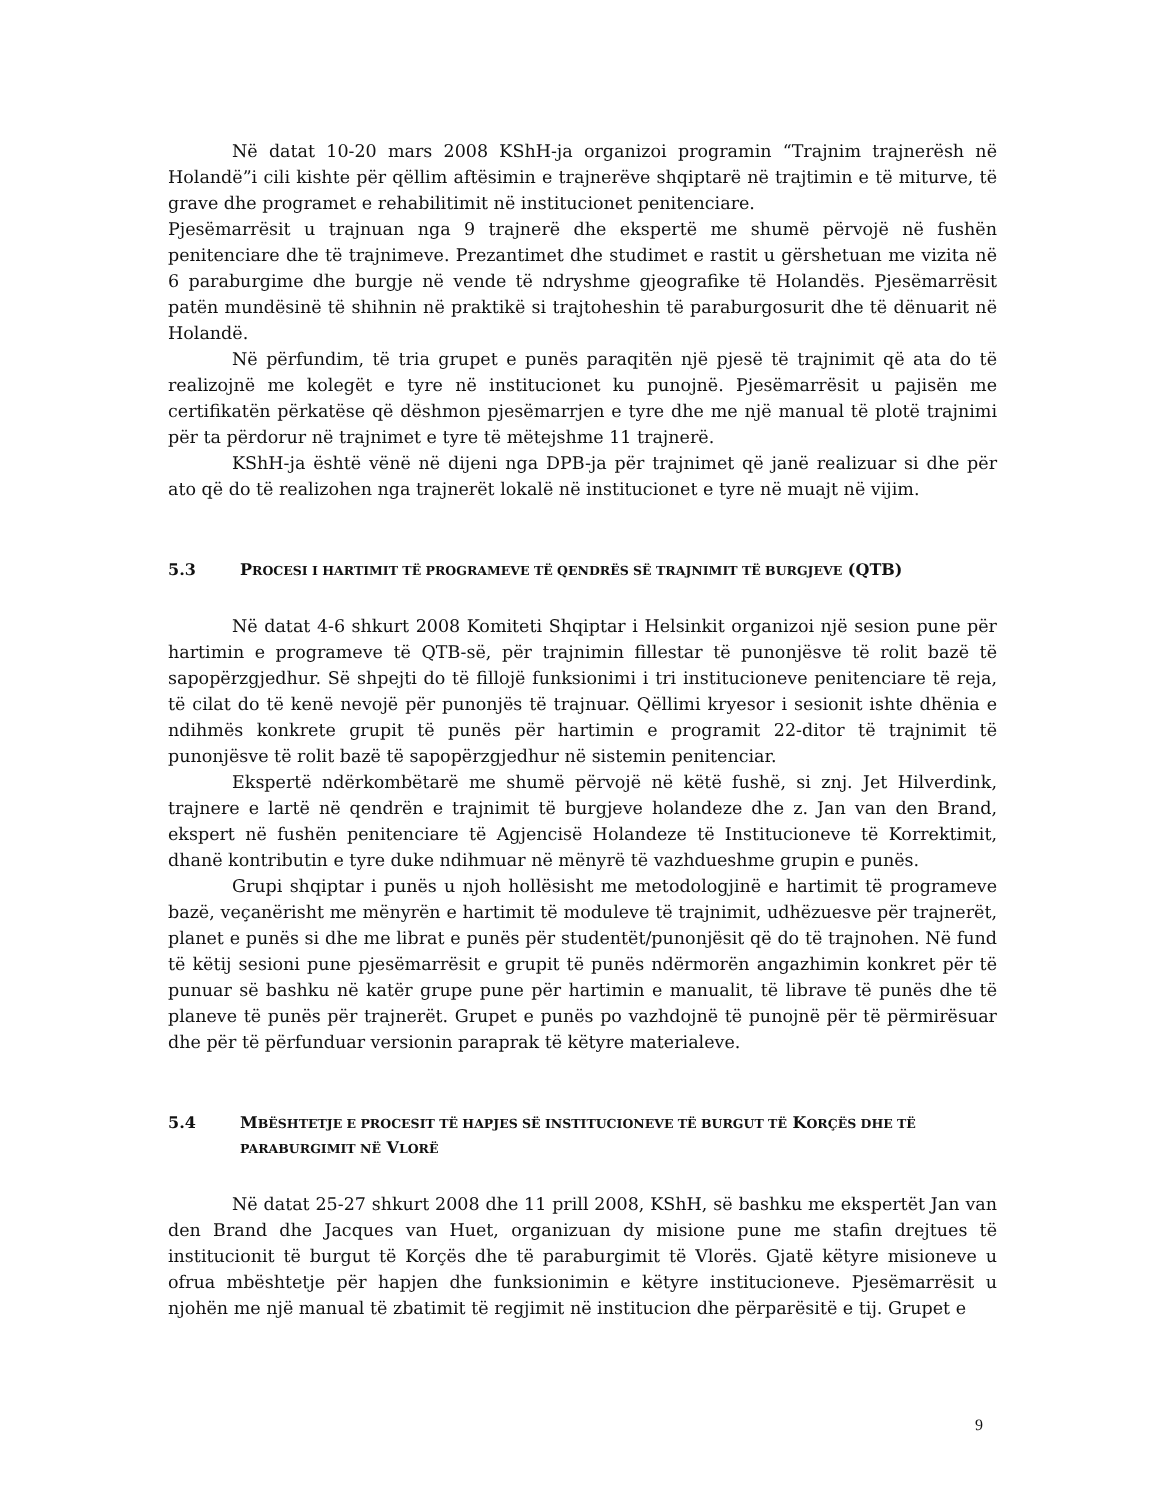Në datat 10-20 mars 2008 KShH-ja organizoi programin “Trajnim trajnerësh në Holandë”i cili kishte për qëllim aftësimin e trajnerëve shqiptarë në trajtimin e të miturve, të grave dhe programet e rehabilitimit në institucionet penitenciare.
Pjesëmarrësit u trajnuan nga 9 trajnerë dhe ekspertë me shumë përvojë në fushën penitenciare dhe të trajnimeve. Prezantimet dhe studimet e rastit u gërshetuan me vizita në 6 paraburgime dhe burgje në vende të ndryshme gjeografike të Holandës. Pjesëmarrësit patën mundësinë të shihnin në praktikë si trajtoheshin të paraburgosurit dhe të dënuarit në Holandë.
Në përfundim, të tria grupet e punës paraqitën një pjesë të trajnimit që ata do të realizojnë me kolegët e tyre në institucionet ku punojnë. Pjesëmarrësit u pajisën me certifikatën përkatëse që dëshmon pjesëmarrjen e tyre dhe me një manual të plotë trajnimi për ta përdorur në trajnimet e tyre të mëtejshme 11 trajnerë.
KShH-ja është vënë në dijeni nga DPB-ja për trajnimet që janë realizuar si dhe për ato që do të realizohen nga trajnerët lokalë në institucionet e tyre në muajt në vijim.
5.3 PROCESI I HARTIMIT TË PROGRAMEVE TË QENDRËS SË TRAJNIMIT TË BURGJEVE (QTB)
Në datat 4-6 shkurt 2008 Komiteti Shqiptar i Helsinkit organizoi një sesion pune për hartimin e programeve të QTB-së, për trajnimin fillestar të punonjësve të rolit bazë të sapopërzgjedhur. Së shpejti do të fillojë funksionimi i tri institucioneve penitenciare të reja, të cilat do të kenë nevojë për punonjës të trajnuar. Qëllimi kryesor i sesionit ishte dhënia e ndihmës konkrete grupit të punës për hartimin e programit 22-ditor të trajnimit të punonjësve të rolit bazë të sapopërzgjedhur në sistemin penitenciar.
Ekspertë ndërkombëtarë me shumë përvojë në këtë fushë, si znj. Jet Hilverdink, trajnere e lartë në qendrën e trajnimit të burgjeve holandeze dhe z. Jan van den Brand, ekspert në fushën penitenciare të Agjencisë Holandeze të Institucioneve të Korrektimit, dhanë kontributin e tyre duke ndihmuar në mënyrë të vazhdueshme grupin e punës.
Grupi shqiptar i punës u njoh hollësisht me metodologjinë e hartimit të programeve bazë, veçanërisht me mënyrën e hartimit të moduleve të trajnimit, udhëzuesve për trajnerët, planet e punës si dhe me librat e punës për studentët/punonjësit që do të trajnohen. Në fund të këtij sesioni pune pjesëmarrësit e grupit të punës ndërmorën angazhimin konkret për të punuar së bashku në katër grupe pune për hartimin e manualit, të librave të punës dhe të planeve të punës për trajnerët. Grupet e punës po vazhdojnë të punojnë për të përmirësuar dhe për të përfunduar versionin paraprak të këtyre materialeve.
5.4 MBËSHTETJE E PROCESIT TË HAPJES SË INSTITUCIONEVE TË BURGUT TË KORÇËS DHE TË PARABURGIMIT NË VLORË
Në datat 25-27 shkurt 2008 dhe 11 prill 2008, KShH, së bashku me ekspertët Jan van den Brand dhe Jacques van Huet, organizuan dy misione pune me stafin drejtues të institucionit të burgut të Korçës dhe të paraburgimit të Vlorës. Gjatë këtyre misioneve u ofrua mbështetje për hapjen dhe funksionimin e këtyre institucioneve. Pjesëmarrësit u njohën me një manual të zbatimit të regjimit në institucion dhe përparësitë e tij. Grupet e
9